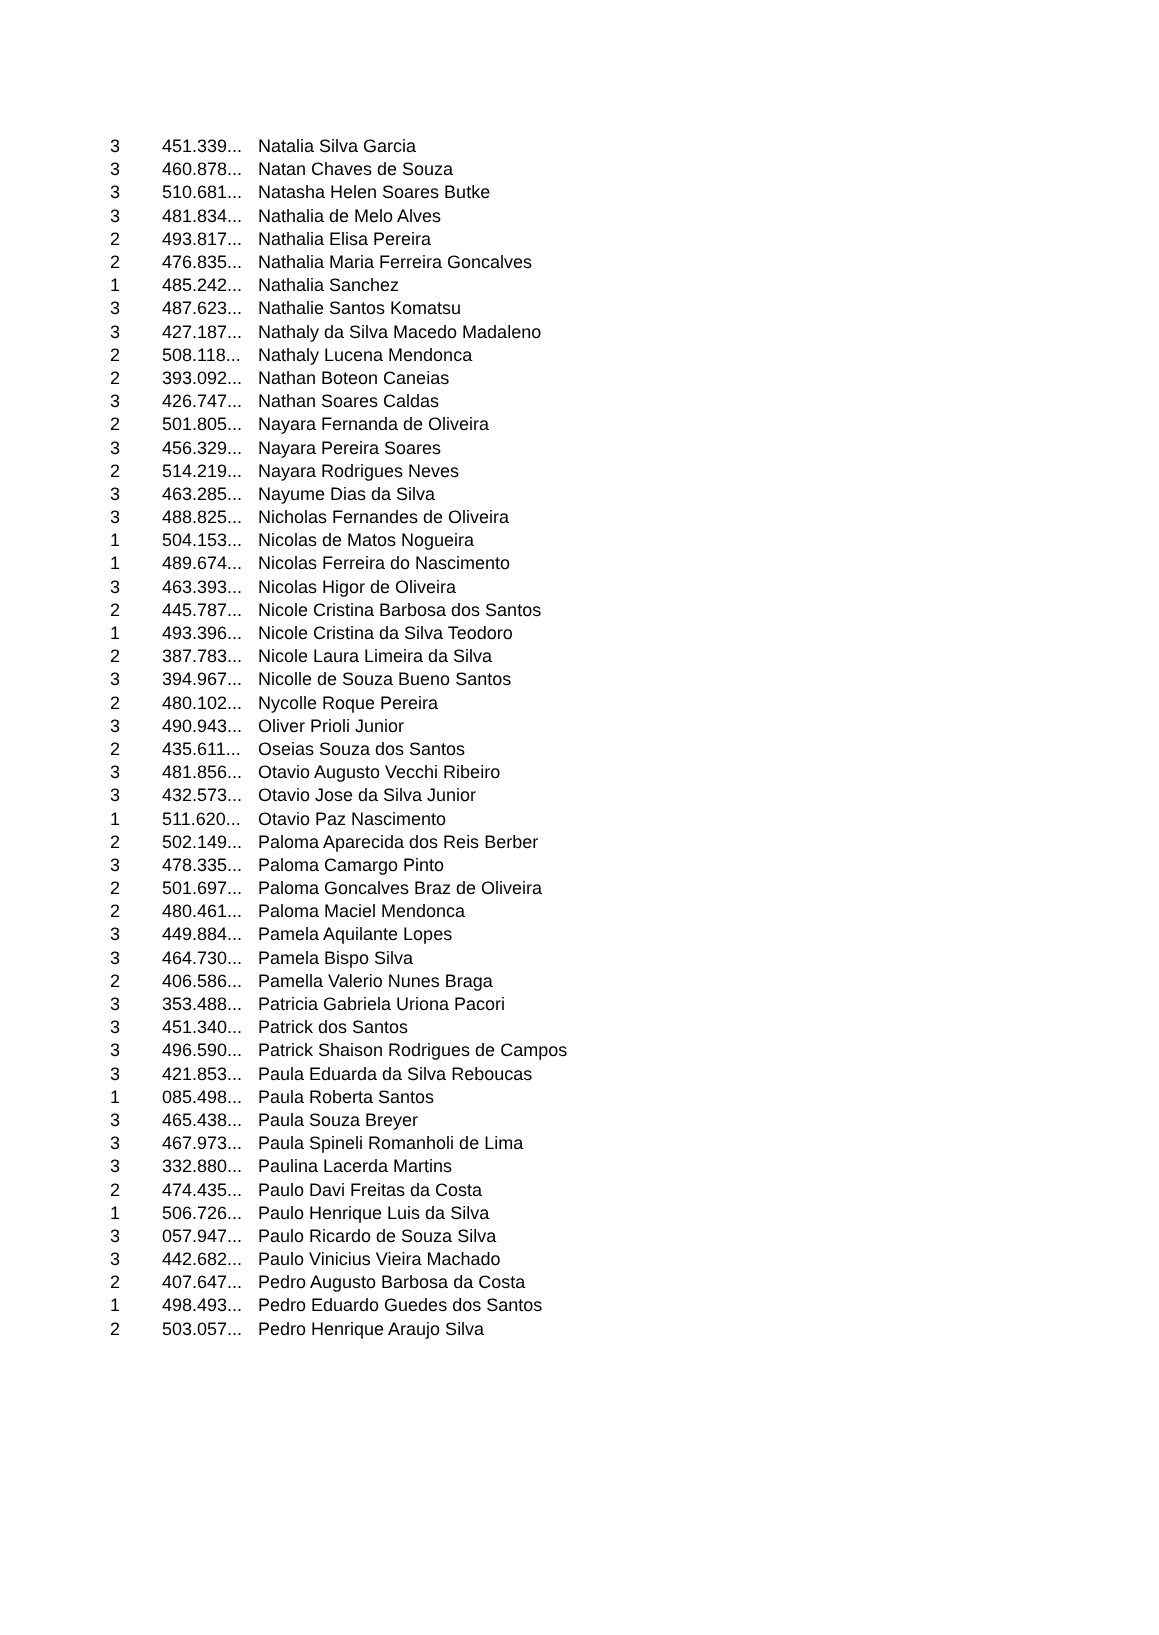| 3 | 451.339... | Natalia Silva Garcia |
| 3 | 460.878... | Natan Chaves de Souza |
| 3 | 510.681... | Natasha Helen Soares Butke |
| 3 | 481.834... | Nathalia de Melo Alves |
| 2 | 493.817... | Nathalia Elisa Pereira |
| 2 | 476.835... | Nathalia Maria Ferreira Goncalves |
| 1 | 485.242... | Nathalia Sanchez |
| 3 | 487.623... | Nathalie Santos Komatsu |
| 3 | 427.187... | Nathaly da Silva Macedo Madaleno |
| 2 | 508.118... | Nathaly Lucena Mendonca |
| 2 | 393.092... | Nathan Boteon Caneias |
| 3 | 426.747... | Nathan Soares Caldas |
| 2 | 501.805... | Nayara Fernanda de Oliveira |
| 3 | 456.329... | Nayara Pereira Soares |
| 2 | 514.219... | Nayara Rodrigues Neves |
| 3 | 463.285... | Nayume Dias da Silva |
| 3 | 488.825... | Nicholas Fernandes de Oliveira |
| 1 | 504.153... | Nicolas de Matos Nogueira |
| 1 | 489.674... | Nicolas Ferreira do Nascimento |
| 3 | 463.393... | Nicolas Higor de Oliveira |
| 2 | 445.787... | Nicole Cristina Barbosa dos Santos |
| 1 | 493.396... | Nicole Cristina da Silva Teodoro |
| 2 | 387.783... | Nicole Laura Limeira da Silva |
| 3 | 394.967... | Nicolle de Souza Bueno Santos |
| 2 | 480.102... | Nycolle Roque Pereira |
| 3 | 490.943... | Oliver Prioli Junior |
| 2 | 435.611... | Oseias Souza dos Santos |
| 3 | 481.856... | Otavio Augusto Vecchi Ribeiro |
| 3 | 432.573... | Otavio Jose da Silva Junior |
| 1 | 511.620... | Otavio Paz Nascimento |
| 2 | 502.149... | Paloma Aparecida dos Reis Berber |
| 3 | 478.335... | Paloma Camargo Pinto |
| 2 | 501.697... | Paloma Goncalves Braz de Oliveira |
| 2 | 480.461... | Paloma Maciel Mendonca |
| 3 | 449.884... | Pamela Aquilante Lopes |
| 3 | 464.730... | Pamela Bispo Silva |
| 2 | 406.586... | Pamella Valerio Nunes Braga |
| 3 | 353.488... | Patricia Gabriela Uriona Pacori |
| 3 | 451.340... | Patrick dos Santos |
| 3 | 496.590... | Patrick Shaison Rodrigues de Campos |
| 3 | 421.853... | Paula Eduarda da Silva Reboucas |
| 1 | 085.498... | Paula Roberta Santos |
| 3 | 465.438... | Paula Souza Breyer |
| 3 | 467.973... | Paula Spineli Romanholi de Lima |
| 3 | 332.880... | Paulina Lacerda Martins |
| 2 | 474.435... | Paulo Davi Freitas da Costa |
| 1 | 506.726... | Paulo Henrique Luis da Silva |
| 3 | 057.947... | Paulo Ricardo de Souza Silva |
| 3 | 442.682... | Paulo Vinicius Vieira Machado |
| 2 | 407.647... | Pedro Augusto Barbosa da Costa |
| 1 | 498.493... | Pedro Eduardo Guedes dos Santos |
| 2 | 503.057... | Pedro Henrique Araujo Silva |